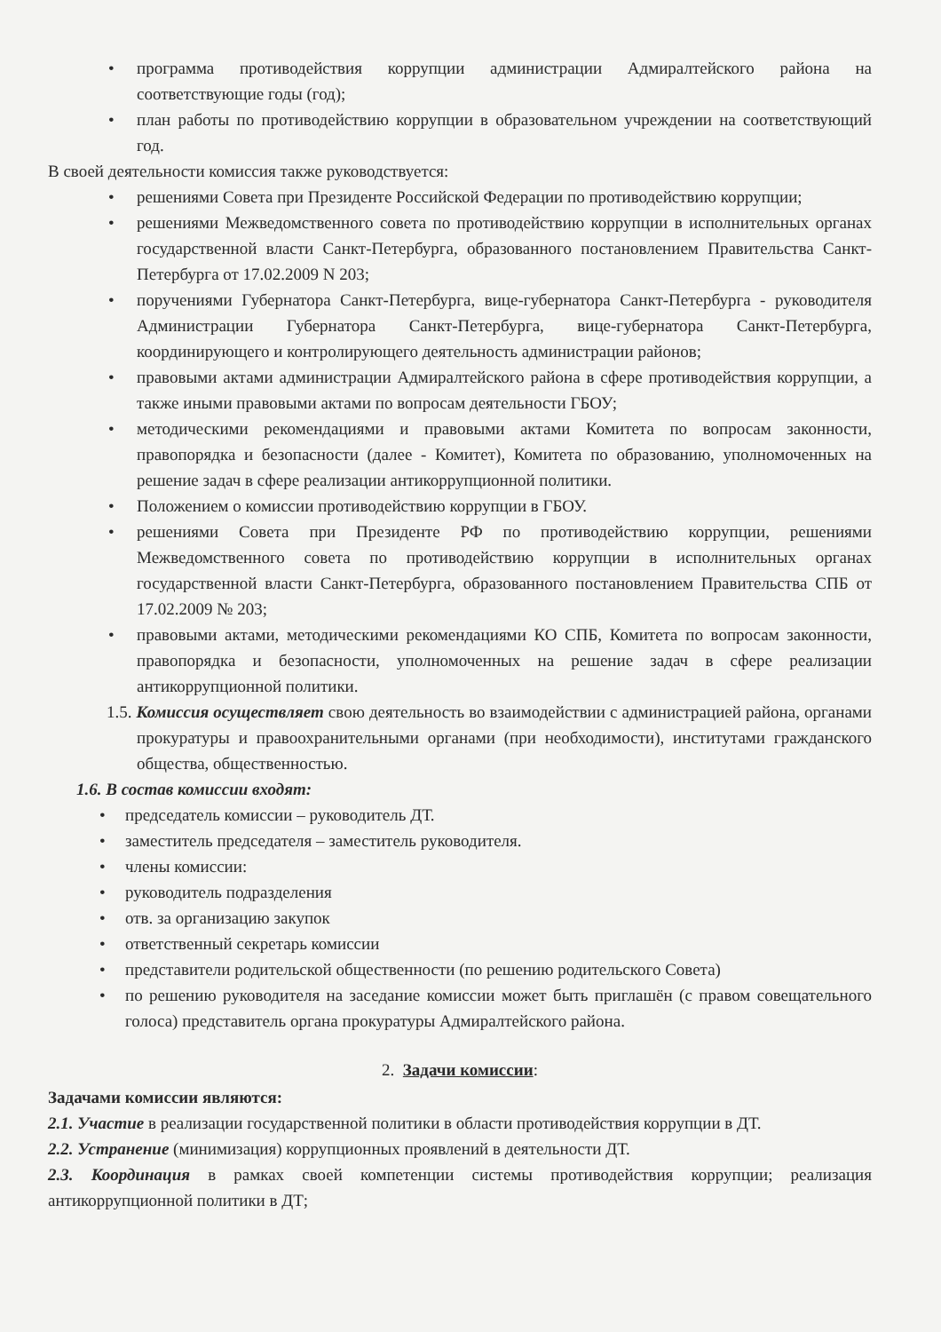• программа противодействия коррупции администрации Адмиралтейского района на соответствующие годы (год);
• план работы по противодействию коррупции в образовательном учреждении на соответствующий год.
В своей деятельности комиссия также руководствуется:
• решениями Совета при Президенте Российской Федерации по противодействию коррупции;
• решениями Межведомственного совета по противодействию коррупции в исполнительных органах государственной власти Санкт-Петербурга, образованного постановлением Правительства Санкт-Петербурга от 17.02.2009 N 203;
• поручениями Губернатора Санкт-Петербурга, вице-губернатора Санкт-Петербурга - руководителя Администрации Губернатора Санкт-Петербурга, вице-губернатора Санкт-Петербурга, координирующего и контролирующего деятельность администрации районов;
• правовыми актами администрации Адмиралтейского района в сфере противодействия коррупции, а также иными правовыми актами по вопросам деятельности ГБОУ;
• методическими рекомендациями и правовыми актами Комитета по вопросам законности, правопорядка и безопасности (далее - Комитет), Комитета по образованию, уполномоченных на решение задач в сфере реализации антикоррупционной политики.
• Положением о комиссии противодействию коррупции в ГБОУ.
• решениями Совета при Президенте РФ по противодействию коррупции, решениями Межведомственного совета по противодействию коррупции в исполнительных органах государственной власти Санкт-Петербурга, образованного постановлением Правительства СПБ от 17.02.2009 № 203;
• правовыми актами, методическими рекомендациями КО СПБ, Комитета по вопросам законности, правопорядка и безопасности, уполномоченных на решение задач в сфере реализации антикоррупционной политики.
1.5. Комиссия осуществляет свою деятельность во взаимодействии с администрацией района, органами прокуратуры и правоохранительными органами (при необходимости), институтами гражданского общества, общественностью.
1.6. В состав комиссии входят:
• председатель комиссии – руководитель ДТ.
• заместитель председателя – заместитель руководителя.
• члены комиссии:
• руководитель подразделения
• отв. за организацию закупок
• ответственный секретарь комиссии
• представители родительской общественности (по решению родительского Совета)
• по решению руководителя на заседание комиссии может быть приглашён (с правом совещательного голоса) представитель органа прокуратуры Адмиралтейского района.
2. Задачи комиссии:
Задачами комиссии являются:
2.1. Участие в реализации государственной политики в области противодействия коррупции в ДТ.
2.2. Устранение (минимизация) коррупционных проявлений в деятельности ДТ.
2.3. Координация в рамках своей компетенции системы противодействия коррупции; реализация антикоррупционной политики в ДТ;